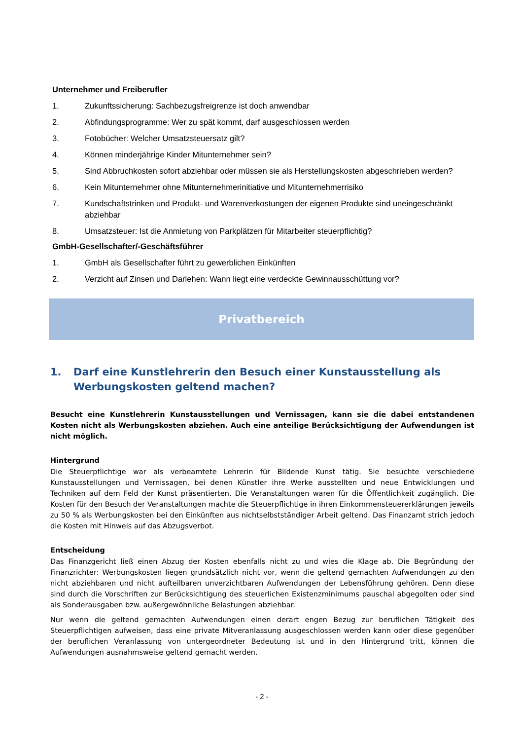Unternehmer und Freiberufler
1. Zukunftssicherung: Sachbezugsfreigrenze ist doch anwendbar
2. Abfindungsprogramme: Wer zu spät kommt, darf ausgeschlossen werden
3. Fotobücher: Welcher Umsatzsteuersatz gilt?
4. Können minderjährige Kinder Mitunternehmer sein?
5. Sind Abbruchkosten sofort abziehbar oder müssen sie als Herstellungskosten abgeschrieben werden?
6. Kein Mitunternehmer ohne Mitunternehmerinitiative und Mitunternehmerrisiko
7. Kundschaftstrinken und Produkt- und Warenverkostungen der eigenen Produkte sind uneingeschränkt abziehbar
8. Umsatzsteuer: Ist die Anmietung von Parkplätzen für Mitarbeiter steuerpflichtig?
GmbH-Gesellschafter/-Geschäftsführer
1. GmbH als Gesellschafter führt zu gewerblichen Einkünften
2. Verzicht auf Zinsen und Darlehen: Wann liegt eine verdeckte Gewinnausschüttung vor?
Privatbereich
1. Darf eine Kunstlehrerin den Besuch einer Kunstausstellung als Werbungskosten geltend machen?
Besucht eine Kunstlehrerin Kunstausstellungen und Vernissagen, kann sie die dabei entstandenen Kosten nicht als Werbungskosten abziehen. Auch eine anteilige Berücksichtigung der Aufwendungen ist nicht möglich.
Hintergrund
Die Steuerpflichtige war als verbeamtete Lehrerin für Bildende Kunst tätig. Sie besuchte verschiedene Kunstausstellungen und Vernissagen, bei denen Künstler ihre Werke ausstellten und neue Entwicklungen und Techniken auf dem Feld der Kunst präsentierten. Die Veranstaltungen waren für die Öffentlichkeit zugänglich. Die Kosten für den Besuch der Veranstaltungen machte die Steuerpflichtige in ihren Einkommensteuererklärungen jeweils zu 50 % als Werbungskosten bei den Einkünften aus nichtselbstständiger Arbeit geltend. Das Finanzamt strich jedoch die Kosten mit Hinweis auf das Abzugsverbot.
Entscheidung
Das Finanzgericht ließ einen Abzug der Kosten ebenfalls nicht zu und wies die Klage ab. Die Begründung der Finanzrichter: Werbungskosten liegen grundsätzlich nicht vor, wenn die geltend gemachten Aufwendungen zu den nicht abziehbaren und nicht aufteilbaren unverzichtbaren Aufwendungen der Lebensführung gehören. Denn diese sind durch die Vorschriften zur Berücksichtigung des steuerlichen Existenzminimums pauschal abgegolten oder sind als Sonderausgaben bzw. außergewöhnliche Belastungen abziehbar.
Nur wenn die geltend gemachten Aufwendungen einen derart engen Bezug zur beruflichen Tätigkeit des Steuerpflichtigen aufweisen, dass eine private Mitveranlassung ausgeschlossen werden kann oder diese gegenüber der beruflichen Veranlassung von untergeordneter Bedeutung ist und in den Hintergrund tritt, können die Aufwendungen ausnahmsweise geltend gemacht werden.
- 2 -